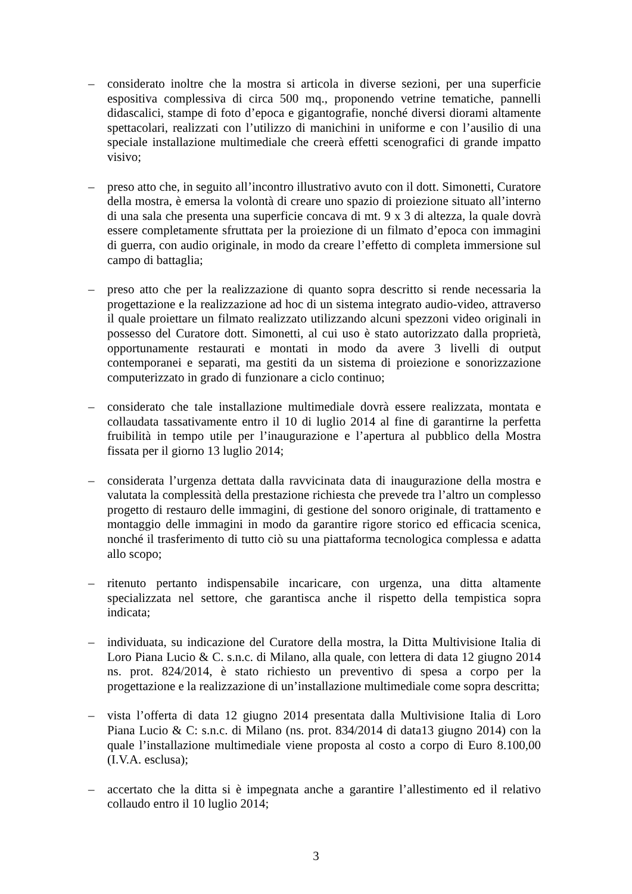– considerato inoltre che la mostra si articola in diverse sezioni, per una superficie espositiva complessiva di circa 500 mq., proponendo vetrine tematiche, pannelli didascalici, stampe di foto d’epoca e gigantografie, nonché diversi diorami altamente spettacolari, realizzati con l’utilizzo di manichini in uniforme e con l’ausilio di una speciale installazione multimediale che creerà effetti scenografici di grande impatto visivo;
– preso atto che, in seguito all’incontro illustrativo avuto con il dott. Simonetti, Curatore della mostra, è emersa la volontà di creare uno spazio di proiezione situato all’interno di una sala che presenta una superficie concava di mt. 9 x 3 di altezza, la quale dovrà essere completamente sfruttata per la proiezione di un filmato d’epoca con immagini di guerra, con audio originale, in modo da creare l’effetto di completa immersione sul campo di battaglia;
– preso atto che per la realizzazione di quanto sopra descritto si rende necessaria la progettazione e la realizzazione ad hoc di un sistema integrato audio-video, attraverso il quale proiettare un filmato realizzato utilizzando alcuni spezzoni video originali in possesso del Curatore dott. Simonetti, al cui uso è stato autorizzato dalla proprietà, opportunamente restaurati e montati in modo da avere 3 livelli di output contemporanei e separati, ma gestiti da un sistema di proiezione e sonorizzazione computerizzato in grado di funzionare a ciclo continuo;
– considerato che tale installazione multimediale dovrà essere realizzata, montata e collaudata tassativamente entro il 10 di luglio 2014 al fine di garantirne la perfetta fruibilità in tempo utile per l’inaugurazione e l’apertura al pubblico della Mostra fissata per il giorno 13 luglio 2014;
– considerata l’urgenza dettata dalla ravvicinata data di inaugurazione della mostra e valutata la complessità della prestazione richiesta che prevede tra l’altro un complesso progetto di restauro delle immagini, di gestione del sonoro originale, di trattamento e montaggio delle immagini in modo da garantire rigore storico ed efficacia scenica, nonché il trasferimento di tutto ciò su una piattaforma tecnologica complessa e adatta allo scopo;
– ritenuto pertanto indispensabile incaricare, con urgenza, una ditta altamente specializzata nel settore, che garantisca anche il rispetto della tempistica sopra indicata;
– individuata, su indicazione del Curatore della mostra, la Ditta Multivisione Italia di Loro Piana Lucio & C. s.n.c. di Milano, alla quale, con lettera di data 12 giugno 2014 ns. prot. 824/2014, è stato richiesto un preventivo di spesa a corpo per la progettazione e la realizzazione di un’installazione multimediale come sopra descritta;
– vista l’offerta di data 12 giugno 2014 presentata dalla Multivisione Italia di Loro Piana Lucio & C: s.n.c. di Milano (ns. prot. 834/2014 di data13 giugno 2014) con la quale l’installazione multimediale viene proposta al costo a corpo di Euro 8.100,00 (I.V.A. esclusa);
– accertato che la ditta si è impegnata anche a garantire l’allestimento ed il relativo collaudo entro il 10 luglio 2014;
3